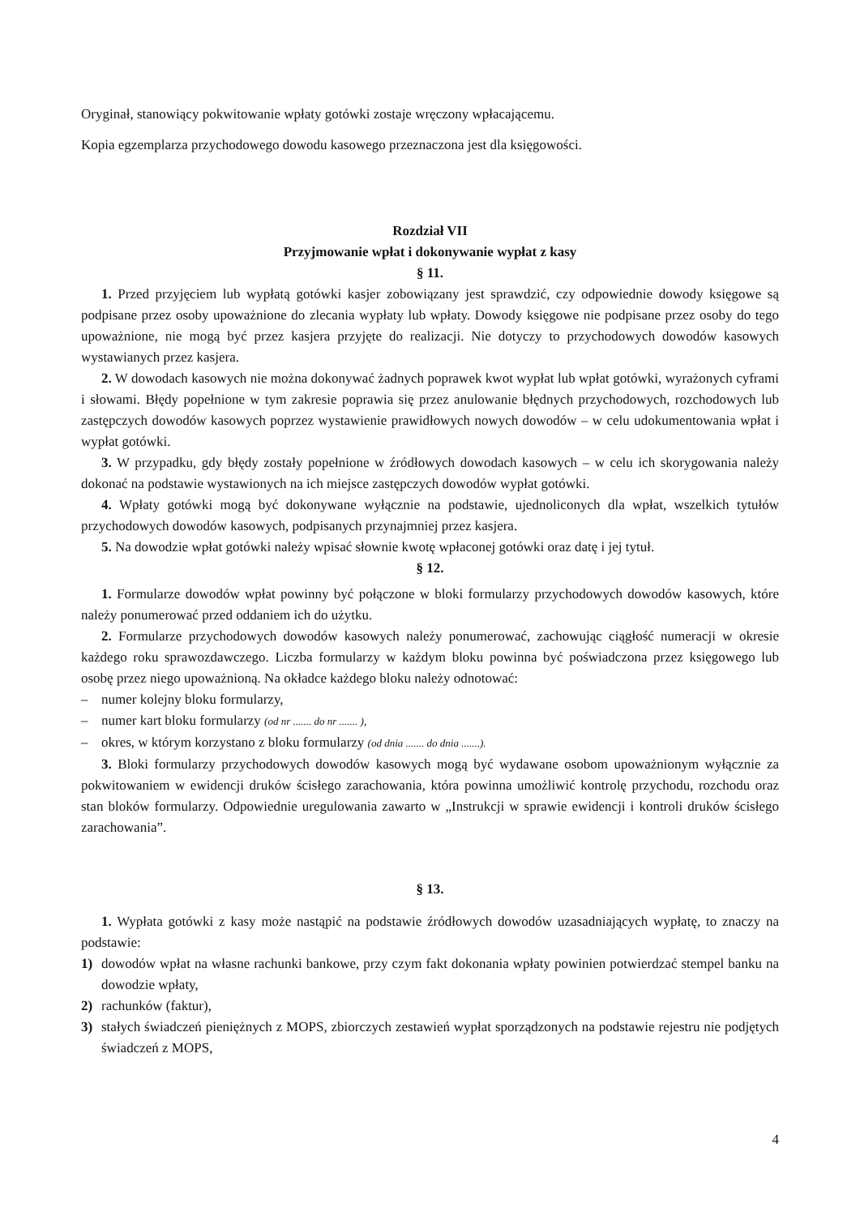Oryginał, stanowiący pokwitowanie wpłaty gotówki zostaje wręczony wpłacającemu.
Kopia egzemplarza przychodowego dowodu kasowego przeznaczona jest dla księgowości.
Rozdział VII
Przyjmowanie wpłat i dokonywanie wypłat z kasy
§ 11.
1. Przed przyjęciem lub wypłatą gotówki kasjer zobowiązany jest sprawdzić, czy odpowiednie dowody księgowe są podpisane przez osoby upoważnione do zlecania wypłaty lub wpłaty. Dowody księgowe nie podpisane przez osoby do tego upoważnione, nie mogą być przez kasjera przyjęte do realizacji. Nie dotyczy to przychodowych dowodów kasowych wystawianych przez kasjera.
2. W dowodach kasowych nie można dokonywać żadnych poprawek kwot wypłat lub wpłat gotówki, wyrażonych cyframi i słowami. Błędy popełnione w tym zakresie poprawia się przez anulowanie błędnych przychodowych, rozchodowych lub zastępczych dowodów kasowych poprzez wystawienie prawidłowych nowych dowodów – w celu udokumentowania wpłat i wypłat gotówki.
3. W przypadku, gdy błędy zostały popełnione w źródłowych dowodach kasowych – w celu ich skorygowania należy dokonać na podstawie wystawionych na ich miejsce zastępczych dowodów wypłat gotówki.
4. Wpłaty gotówki mogą być dokonywane wyłącznie na podstawie, ujednoliconych dla wpłat, wszelkich tytułów przychodowych dowodów kasowych, podpisanych przynajmniej przez kasjera.
5. Na dowodzie wpłat gotówki należy wpisać słownie kwotę wpłaconej gotówki oraz datę i jej tytuł.
§ 12.
1. Formularze dowodów wpłat powinny być połączone w bloki formularzy przychodowych dowodów kasowych, które należy ponumerować przed oddaniem ich do użytku.
2. Formularze przychodowych dowodów kasowych należy ponumerować, zachowując ciągłość numeracji w okresie każdego roku sprawozdawczego. Liczba formularzy w każdym bloku powinna być poświadczona przez księgowego lub osobę przez niego upoważnioną. Na okładce każdego bloku należy odnotować:
– numer kolejny bloku formularzy,
– numer kart bloku formularzy (od nr ....... do nr ....... ),
– okres, w którym korzystano z bloku formularzy (od dnia ....... do dnia .......).
3. Bloki formularzy przychodowych dowodów kasowych mogą być wydawane osobom upoważnionym wyłącznie za pokwitowaniem w ewidencji druków ścisłego zarachowania, która powinna umożliwić kontrolę przychodu, rozchodu oraz stan bloków formularzy. Odpowiednie uregulowania zawarto w „Instrukcji w sprawie ewidencji i kontroli druków ścisłego zarachowania”.
§ 13.
1. Wypłata gotówki z kasy może nastąpić na podstawie źródłowych dowodów uzasadniających wypłatę, to znaczy na podstawie:
1) dowodów wpłat na własne rachunki bankowe, przy czym fakt dokonania wpłaty powinien potwierdzać stempel banku na dowodzie wpłaty,
2) rachunków (faktur),
3) stałych świadczeń pieniężnych z MOPS, zbiorczych zestawień wypłat sporządzonych na podstawie rejestru nie podjętych świadczeń z MOPS,
4